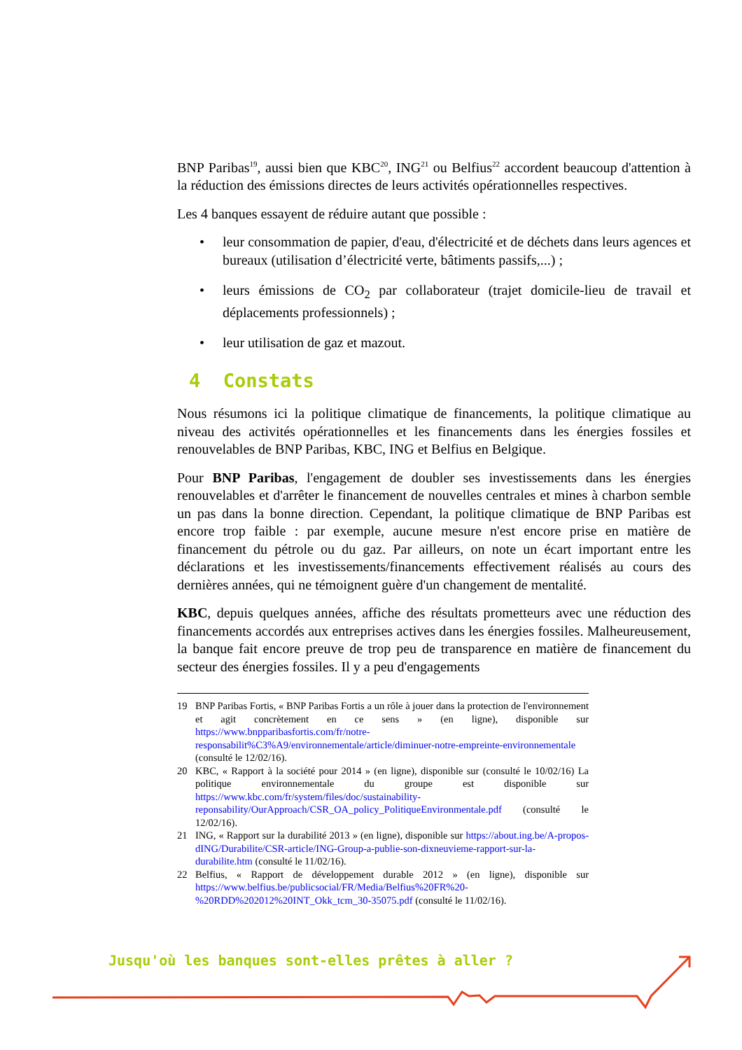BNP Paribas<sup>19</sup>, aussi bien que KBC<sup>20</sup>, ING<sup>21</sup> ou Belfius<sup>22</sup> accordent beaucoup d'attention à la réduction des émissions directes de leurs activités opérationnelles respectives.
Les 4 banques essayent de réduire autant que possible :
• leur consommation de papier, d'eau, d'électricité et de déchets dans leurs agences et bureaux (utilisation d’électricité verte, bâtiments passifs,...) ;
• leurs émissions de CO<sub>2</sub> par collaborateur (trajet domicile-lieu de travail et déplacements professionnels) ;
• leur utilisation de gaz et mazout.
4 Constats
Nous résumons ici la politique climatique de financements, la politique climatique au niveau des activités opérationnelles et les financements dans les énergies fossiles et renouvelables de BNP Paribas, KBC, ING et Belfius en Belgique.
Pour BNP Paribas, l'engagement de doubler ses investissements dans les énergies renouvelables et d'arrêter le financement de nouvelles centrales et mines à charbon semble un pas dans la bonne direction. Cependant, la politique climatique de BNP Paribas est encore trop faible : par exemple, aucune mesure n'est encore prise en matière de financement du pétrole ou du gaz. Par ailleurs, on note un écart important entre les déclarations et les investissements/financements effectivement réalisés au cours des dernières années, qui ne témoignent guère d'un changement de mentalité.
KBC, depuis quelques années, affiche des résultats prometteurs avec une réduction des financements accordés aux entreprises actives dans les énergies fossiles. Malheureusement, la banque fait encore preuve de trop peu de transparence en matière de financement du secteur des énergies fossiles. Il y a peu d'engagements
19 BNP Paribas Fortis, « BNP Paribas Fortis a un rôle à jouer dans la protection de l'environnement et agit concrètement en ce sens » (en ligne), disponible sur https://www.bnpparibasfortis.com/fr/notre-responsabilit%C3%A9/environnementale/article/diminuer-notre-empreinte-environnementale (consulté le 12/02/16).
20 KBC, « Rapport à la société pour 2014 » (en ligne), disponible sur (consulté le 10/02/16) La politique environnementale du groupe est disponible sur https://www.kbc.com/fr/system/files/doc/sustainability-reponsability/OurApproach/CSR_OA_policy_PolitiqueEnvironmentale.pdf (consulté le 12/02/16).
21 ING, « Rapport sur la durabilité 2013 » (en ligne), disponible sur https://about.ing.be/A-propos-dING/Durabilite/CSR-article/ING-Group-a-publie-son-dixneuvieme-rapport-sur-la-durabilite.htm (consulté le 11/02/16).
22 Belfius, « Rapport de développement durable 2012 » (en ligne), disponible sur https://www.belfius.be/publicsocial/FR/Media/Belfius%20FR%20-%20RDD%202012%20INT_Okk_tcm_30-35075.pdf (consulté le 11/02/16).
Jusqu'où les banques sont-elles prêtes à aller ?